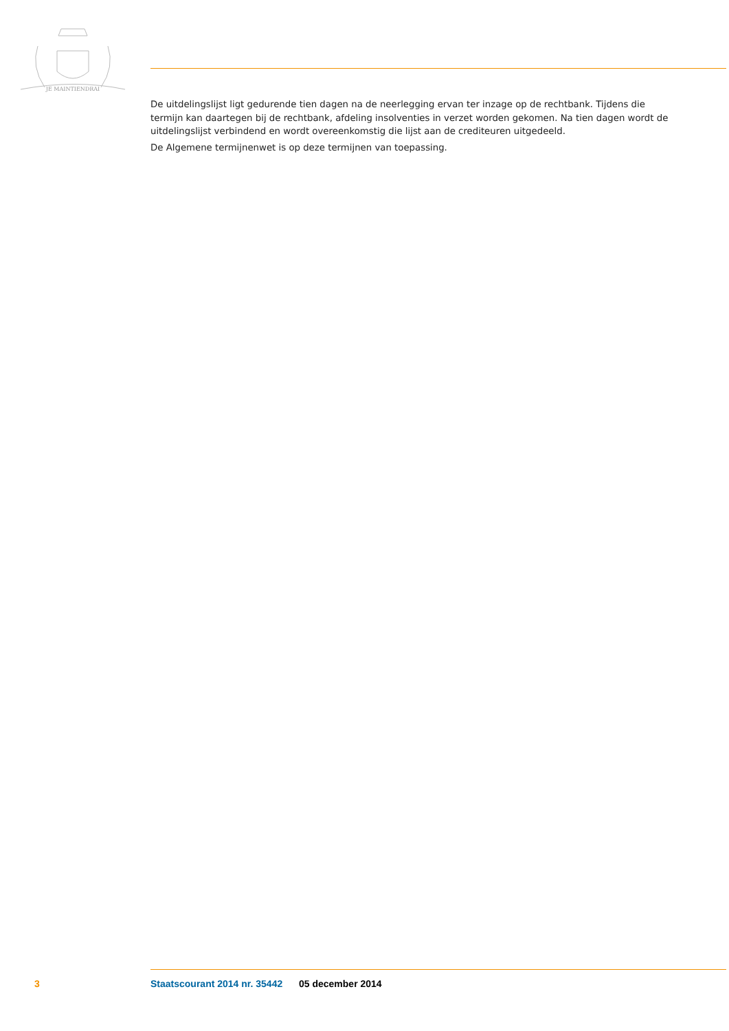JE MAINTIENDRAI
De uitdelingslijst ligt gedurende tien dagen na de neerlegging ervan ter inzage op de rechtbank. Tijdens die termijn kan daartegen bij de rechtbank, afdeling insolventies in verzet worden gekomen. Na tien dagen wordt de uitdelingslijst verbindend en wordt overeenkomstig die lijst aan de crediteuren uitgedeeld.
De Algemene termijnenwet is op deze termijnen van toepassing.
3 Staatscourant 2014 nr. 35442 05 december 2014